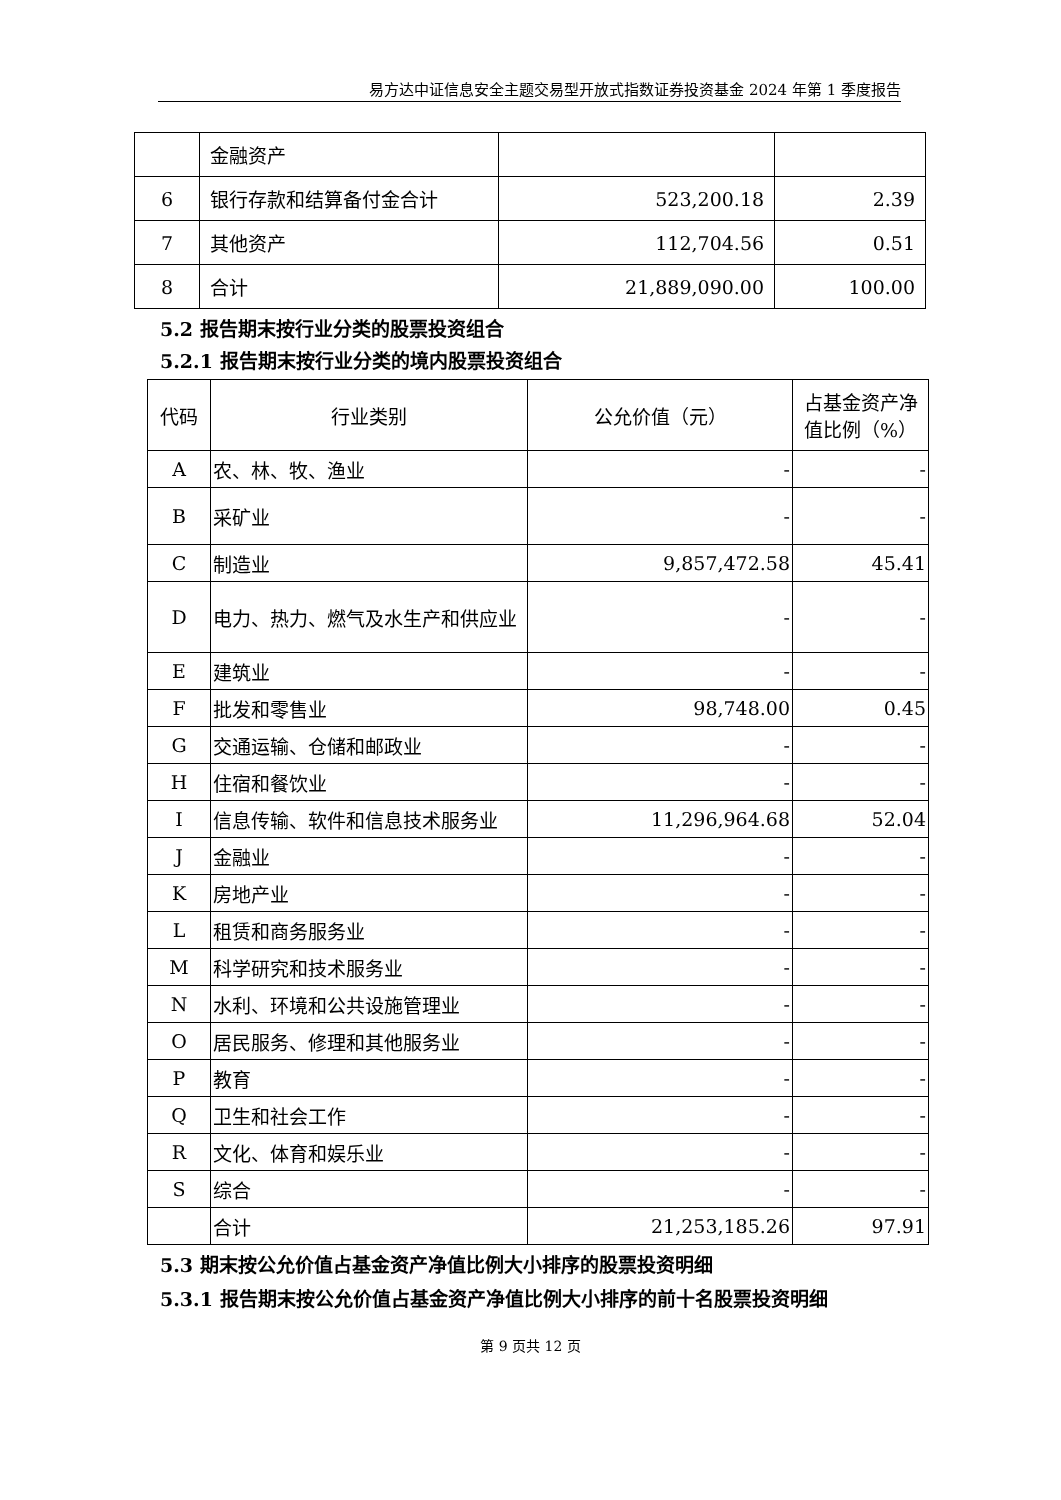易方达中证信息安全主题交易型开放式指数证券投资基金 2024 年第 1 季度报告
| | 金融资产 | | |
| 6 | 银行存款和结算备付金合计 | 523,200.18 | 2.39 |
| 7 | 其他资产 | 112,704.56 | 0.51 |
| 8 | 合计 | 21,889,090.00 | 100.00 |
5.2 报告期末按行业分类的股票投资组合
5.2.1 报告期末按行业分类的境内股票投资组合
| 代码 | 行业类别 | 公允价值（元） | 占基金资产净值比例（%） |
| --- | --- | --- | --- |
| A | 农、林、牧、渔业 | - | - |
| B | 采矿业 | - | - |
| C | 制造业 | 9,857,472.58 | 45.41 |
| D | 电力、热力、燃气及水生产和供应业 | - | - |
| E | 建筑业 | - | - |
| F | 批发和零售业 | 98,748.00 | 0.45 |
| G | 交通运输、仓储和邮政业 | - | - |
| H | 住宿和餐饮业 | - | - |
| I | 信息传输、软件和信息技术服务业 | 11,296,964.68 | 52.04 |
| J | 金融业 | - | - |
| K | 房地产业 | - | - |
| L | 租赁和商务服务业 | - | - |
| M | 科学研究和技术服务业 | - | - |
| N | 水利、环境和公共设施管理业 | - | - |
| O | 居民服务、修理和其他服务业 | - | - |
| P | 教育 | - | - |
| Q | 卫生和社会工作 | - | - |
| R | 文化、体育和娱乐业 | - | - |
| S | 综合 | - | - |
| | 合计 | 21,253,185.26 | 97.91 |
5.3 期末按公允价值占基金资产净值比例大小排序的股票投资明细
5.3.1 报告期末按公允价值占基金资产净值比例大小排序的前十名股票投资明细
第 9 页共 12 页